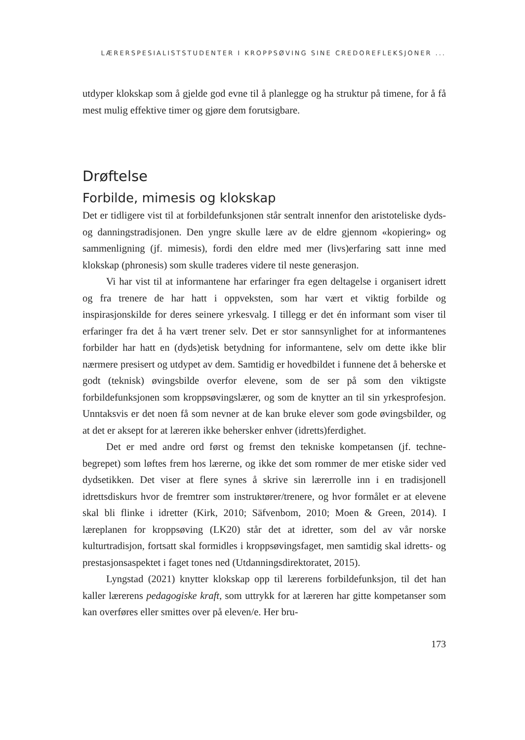LÆRERSPESIALISTSTUDENTER I KROPPSØVING SINE CREDOREFLEKSJONER ...
utdyper klokskap som å gjelde god evne til å planlegge og ha struktur på timene, for å få mest mulig effektive timer og gjøre dem forutsigbare.
Drøftelse
Forbilde, mimesis og klokskap
Det er tidligere vist til at forbildefunksjonen står sentralt innenfor den aristoteliske dyds- og danningstradisjonen. Den yngre skulle lære av de eldre gjennom «kopiering» og sammenligning (jf. mimesis), fordi den eldre med mer (livs)erfaring satt inne med klokskap (phronesis) som skulle traderes videre til neste generasjon.
Vi har vist til at informantene har erfaringer fra egen deltagelse i organisert idrett og fra trenere de har hatt i oppveksten, som har vært et viktig forbilde og inspirasjonskilde for deres seinere yrkesvalg. I tillegg er det én informant som viser til erfaringer fra det å ha vært trener selv. Det er stor sannsynlighet for at informantenes forbilder har hatt en (dyds)etisk betydning for informantene, selv om dette ikke blir nærmere presisert og utdypet av dem. Samtidig er hovedbildet i funnene det å beherske et godt (teknisk) øvingsbilde overfor elevene, som de ser på som den viktigste forbildefunksjonen som kroppsøvingslærer, og som de knytter an til sin yrkesprofesjon. Unntaksvis er det noen få som nevner at de kan bruke elever som gode øvingsbilder, og at det er aksept for at læreren ikke behersker enhver (idretts)ferdighet.
Det er med andre ord først og fremst den tekniske kompetansen (jf. techne-begrepet) som løftes frem hos lærerne, og ikke det som rommer de mer etiske sider ved dydsetikken. Det viser at flere synes å skrive sin lærerrolle inn i en tradisjonell idrettsdiskurs hvor de fremtrer som instruktører/trenere, og hvor formålet er at elevene skal bli flinke i idretter (Kirk, 2010; Säfvenbom, 2010; Moen & Green, 2014). I læreplanen for kroppsøving (LK20) står det at idretter, som del av vår norske kulturtradisjon, fortsatt skal formidles i kroppsøvingsfaget, men samtidig skal idretts- og prestasjonsaspektet i faget tones ned (Utdanningsdirektoratet, 2015).
Lyngstad (2021) knytter klokskap opp til lærerens forbildefunksjon, til det han kaller lærerens pedagogiske kraft, som uttrykk for at læreren har gitte kompetanser som kan overføres eller smittes over på eleven/e. Her bru-
173